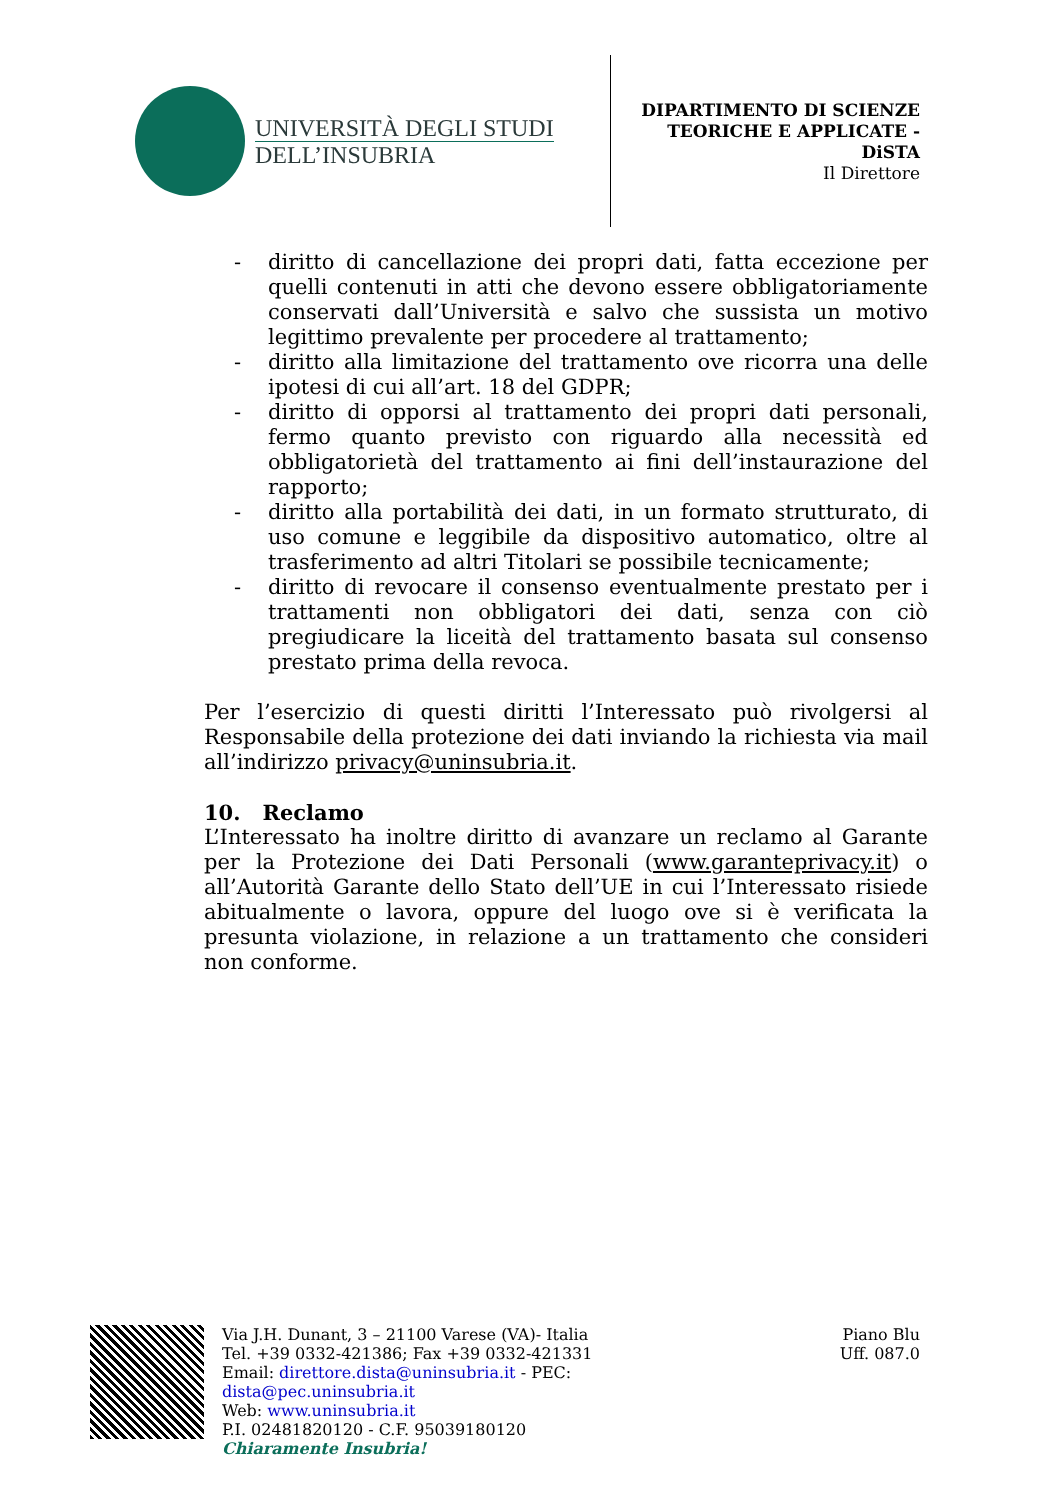UNIVERSITÀ DEGLI STUDI
DELL’INSUBRIA
DIPARTIMENTO DI SCIENZE
TEORICHE E APPLICATE -
DiSTA
Il Direttore
- diritto di cancellazione dei propri dati, fatta eccezione per quelli contenuti in atti che devono essere obbligatoriamente conservati dall’Università e salvo che sussista un motivo legittimo prevalente per procedere al trattamento;
- diritto alla limitazione del trattamento ove ricorra una delle ipotesi di cui all’art. 18 del GDPR;
- diritto di opporsi al trattamento dei propri dati personali, fermo quanto previsto con riguardo alla necessità ed obbligatorietà del trattamento ai fini dell’instaurazione del rapporto;
- diritto alla portabilità dei dati, in un formato strutturato, di uso comune e leggibile da dispositivo automatico, oltre al trasferimento ad altri Titolari se possibile tecnicamente;
- diritto di revocare il consenso eventualmente prestato per i trattamenti non obbligatori dei dati, senza con ciò pregiudicare la liceità del trattamento basata sul consenso prestato prima della revoca.
Per l’esercizio di questi diritti l’Interessato può rivolgersi al Responsabile della protezione dei dati inviando la richiesta via mail all’indirizzo privacy@uninsubria.it.
10. Reclamo
L’Interessato ha inoltre diritto di avanzare un reclamo al Garante per la Protezione dei Dati Personali (www.garanteprivacy.it) o all’Autorità Garante dello Stato dell’UE in cui l’Interessato risiede abitualmente o lavora, oppure del luogo ove si è verificata la presunta violazione, in relazione a un trattamento che consideri non conforme.
Via J.H. Dunant, 3 – 21100 Varese (VA)- Italia
Tel. +39 0332-421386; Fax +39 0332-421331
Email: direttore.dista@uninsubria.it - PEC:
dista@pec.uninsubria.it
Web: www.uninsubria.it
P.I. 02481820120 - C.F. 95039180120
Chiaramente Insubria!
Piano Blu
Uff. 087.0